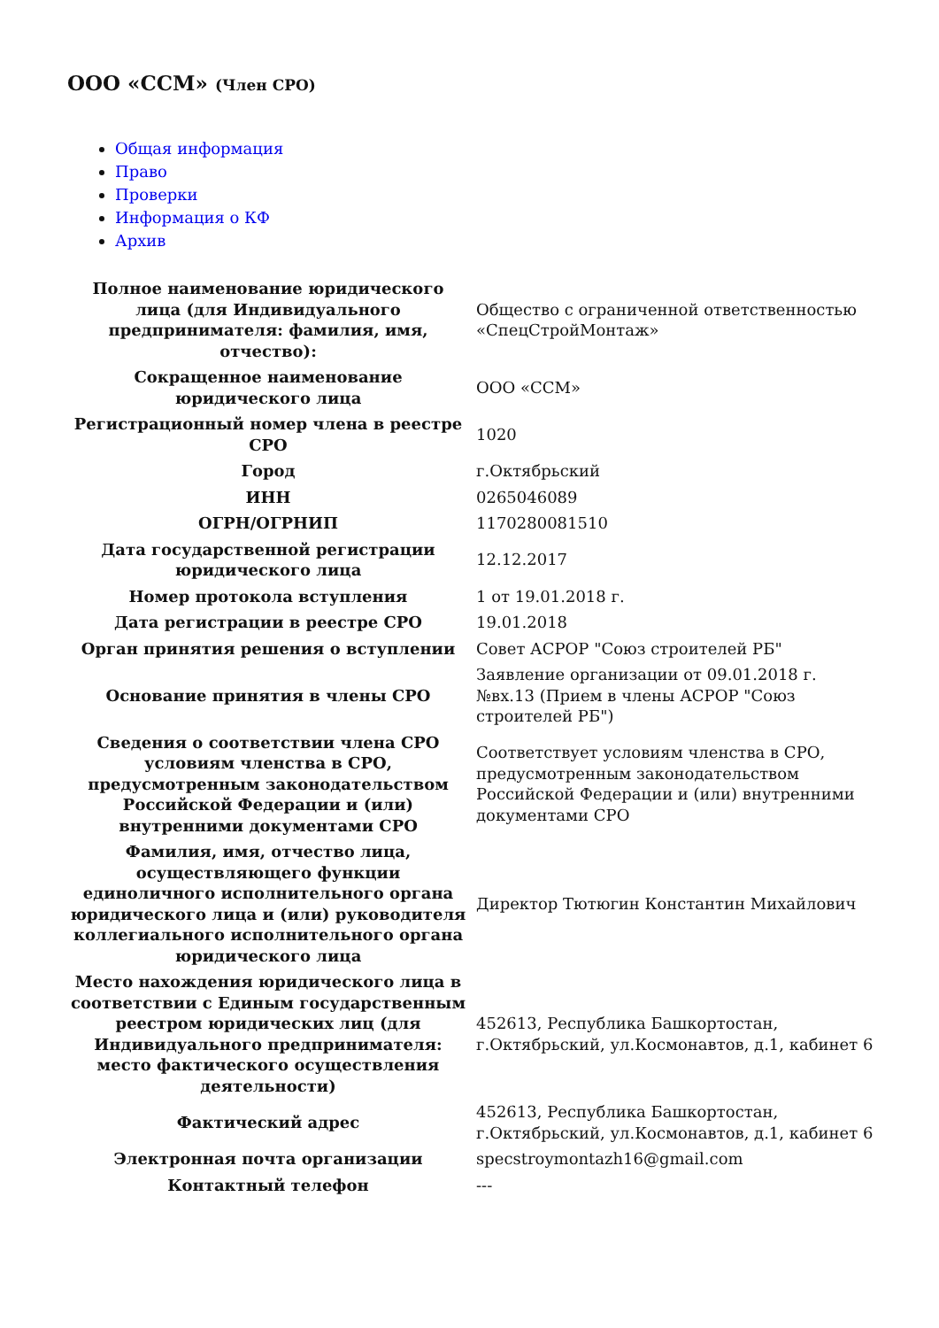ООО «ССМ» (Член СРО)
Общая информация
Право
Проверки
Информация о КФ
Архив
| Полное наименование юридического лица (для Индивидуального предпринимателя: фамилия, имя, отчество): | Общество с ограниченной ответственностью «СпецСтройМонтаж» |
| Сокращенное наименование юридического лица | ООО «ССМ» |
| Регистрационный номер члена в реестре СРО | 1020 |
| Город | г.Октябрьский |
| ИНН | 0265046089 |
| ОГРН/ОГРНИП | 1170280081510 |
| Дата государственной регистрации юридического лица | 12.12.2017 |
| Номер протокола вступления | 1 от 19.01.2018 г. |
| Дата регистрации в реестре СРО | 19.01.2018 |
| Орган принятия решения о вступлении | Совет АСРОР "Союз строителей РБ" |
| Основание принятия в члены СРО | Заявление организации от 09.01.2018 г. №вх.13 (Прием в члены АСРОР "Союз строителей РБ") |
| Сведения о соответствии члена СРО условиям членства в СРО, предусмотренным законодательством Российской Федерации и (или) внутренними документами СРО | Соответствует условиям членства в СРО, предусмотренным законодательством Российской Федерации и (или) внутренними документами СРО |
| Фамилия, имя, отчество лица, осуществляющего функции единоличного исполнительного органа юридического лица и (или) руководителя коллегиального исполнительного органа юридического лица | Директор Тютюгин Константин Михайлович |
| Место нахождения юридического лица в соответствии с Единым государственным реестром юридических лиц (для Индивидуального предпринимателя: место фактического осуществления деятельности) | 452613, Республика Башкортостан, г.Октябрьский, ул.Космонавтов, д.1, кабинет 6 |
| Фактический адрес | 452613, Республика Башкортостан, г.Октябрьский, ул.Космонавтов, д.1, кабинет 6 |
| Электронная почта организации | specstroymontazh16@gmail.com |
| Контактный телефон | --- |